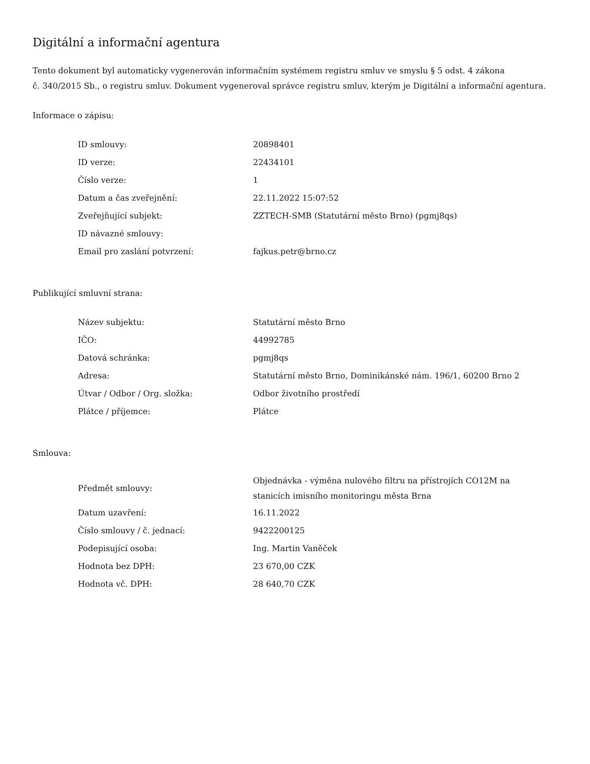Digitální a informační agentura
Tento dokument byl automaticky vygenerován informačním systémem registru smluv ve smyslu § 5 odst. 4 zákona
č. 340/2015 Sb., o registru smluv. Dokument vygeneroval správce registru smluv, kterým je Digitální a informační agentura.
Informace o zápisu:
| ID smlouvy: | 20898401 |
| ID verze: | 22434101 |
| Číslo verze: | 1 |
| Datum a čas zveřejnění: | 22.11.2022 15:07:52 |
| Zveřejňující subjekt: | ZZTECH-SMB (Statutární město Brno) (pgmj8qs) |
| ID návazné smlouvy: | |
| Email pro zaslání potvrzení: | fajkus.petr@brno.cz |
Publikující smluvní strana:
| Název subjektu: | Statutární město Brno |
| IČO: | 44992785 |
| Datová schránka: | pgmj8qs |
| Adresa: | Statutární město Brno, Dominikánské nám. 196/1, 60200 Brno 2 |
| Útvar / Odbor / Org. složka: | Odbor životního prostředí |
| Plátce / příjemce: | Plátce |
Smlouva:
| Předmět smlouvy: | Objednávka - výměna nulového filtru na přístrojích CO12M na stanicích imisního monitoringu města Brna |
| Datum uzavření: | 16.11.2022 |
| Číslo smlouvy / č. jednací: | 9422200125 |
| Podepisující osoba: | Ing. Martin Vaněček |
| Hodnota bez DPH: | 23 670,00 CZK |
| Hodnota vč. DPH: | 28 640,70 CZK |